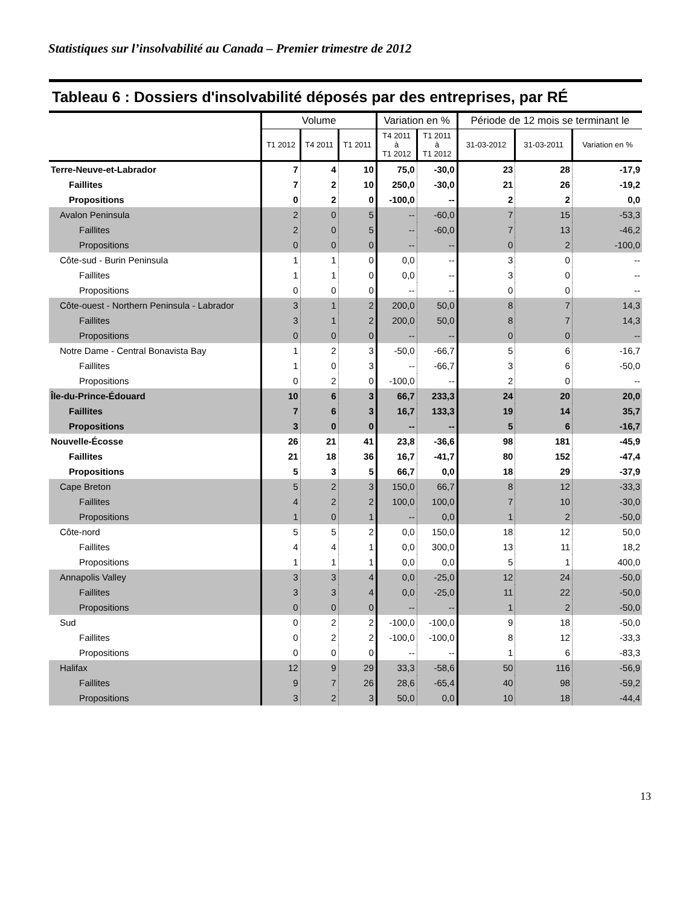Statistiques sur l’insolvabilité au Canada – Premier trimestre de 2012
Tableau 6 : Dossiers d'insolvabilité déposés par des entreprises, par RÉ
| | Volume | | | Variation en % | | Période de 12 mois se terminant le | | |
| --- | --- | --- | --- | --- | --- | --- | --- | --- |
| | T1 2012 | T4 2011 | T1 2011 | T4 2011 à T1 2012 | T1 2011 à T1 2012 | 31-03-2012 | 31-03-2011 | Variation en % |
| Terre-Neuve-et-Labrador | 7 | 4 | 10 | 75,0 | -30,0 | 23 | 28 | -17,9 |
| Faillites | 7 | 2 | 10 | 250,0 | -30,0 | 21 | 26 | -19,2 |
| Propositions | 0 | 2 | 0 | -100,0 | -- | 2 | 2 | 0,0 |
| Avalon Peninsula | 2 | 0 | 5 | -- | -60,0 | 7 | 15 | -53,3 |
| Faillites | 2 | 0 | 5 | -- | -60,0 | 7 | 13 | -46,2 |
| Propositions | 0 | 0 | 0 | -- | -- | 0 | 2 | -100,0 |
| Côte-sud - Burin Peninsula | 1 | 1 | 0 | 0,0 | -- | 3 | 0 | -- |
| Faillites | 1 | 1 | 0 | 0,0 | -- | 3 | 0 | -- |
| Propositions | 0 | 0 | 0 | -- | -- | 0 | 0 | -- |
| Côte-ouest - Northern Peninsula - Labrador | 3 | 1 | 2 | 200,0 | 50,0 | 8 | 7 | 14,3 |
| Faillites | 3 | 1 | 2 | 200,0 | 50,0 | 8 | 7 | 14,3 |
| Propositions | 0 | 0 | 0 | -- | -- | 0 | 0 | -- |
| Notre Dame - Central Bonavista Bay | 1 | 2 | 3 | -50,0 | -66,7 | 5 | 6 | -16,7 |
| Faillites | 1 | 0 | 3 | -- | -66,7 | 3 | 6 | -50,0 |
| Propositions | 0 | 2 | 0 | -100,0 | -- | 2 | 0 | -- |
| Île-du-Prince-Édouard | 10 | 6 | 3 | 66,7 | 233,3 | 24 | 20 | 20,0 |
| Faillites | 7 | 6 | 3 | 16,7 | 133,3 | 19 | 14 | 35,7 |
| Propositions | 3 | 0 | 0 | -- | -- | 5 | 6 | -16,7 |
| Nouvelle-Écosse | 26 | 21 | 41 | 23,8 | -36,6 | 98 | 181 | -45,9 |
| Faillites | 21 | 18 | 36 | 16,7 | -41,7 | 80 | 152 | -47,4 |
| Propositions | 5 | 3 | 5 | 66,7 | 0,0 | 18 | 29 | -37,9 |
| Cape Breton | 5 | 2 | 3 | 150,0 | 66,7 | 8 | 12 | -33,3 |
| Faillites | 4 | 2 | 2 | 100,0 | 100,0 | 7 | 10 | -30,0 |
| Propositions | 1 | 0 | 1 | -- | 0,0 | 1 | 2 | -50,0 |
| Côte-nord | 5 | 5 | 2 | 0,0 | 150,0 | 18 | 12 | 50,0 |
| Faillites | 4 | 4 | 1 | 0,0 | 300,0 | 13 | 11 | 18,2 |
| Propositions | 1 | 1 | 1 | 0,0 | 0,0 | 5 | 1 | 400,0 |
| Annapolis Valley | 3 | 3 | 4 | 0,0 | -25,0 | 12 | 24 | -50,0 |
| Faillites | 3 | 3 | 4 | 0,0 | -25,0 | 11 | 22 | -50,0 |
| Propositions | 0 | 0 | 0 | -- | -- | 1 | 2 | -50,0 |
| Sud | 0 | 2 | 2 | -100,0 | -100,0 | 9 | 18 | -50,0 |
| Faillites | 0 | 2 | 2 | -100,0 | -100,0 | 8 | 12 | -33,3 |
| Propositions | 0 | 0 | 0 | -- | -- | 1 | 6 | -83,3 |
| Halifax | 12 | 9 | 29 | 33,3 | -58,6 | 50 | 116 | -56,9 |
| Faillites | 9 | 7 | 26 | 28,6 | -65,4 | 40 | 98 | -59,2 |
| Propositions | 3 | 2 | 3 | 50,0 | 0,0 | 10 | 18 | -44,4 |
13